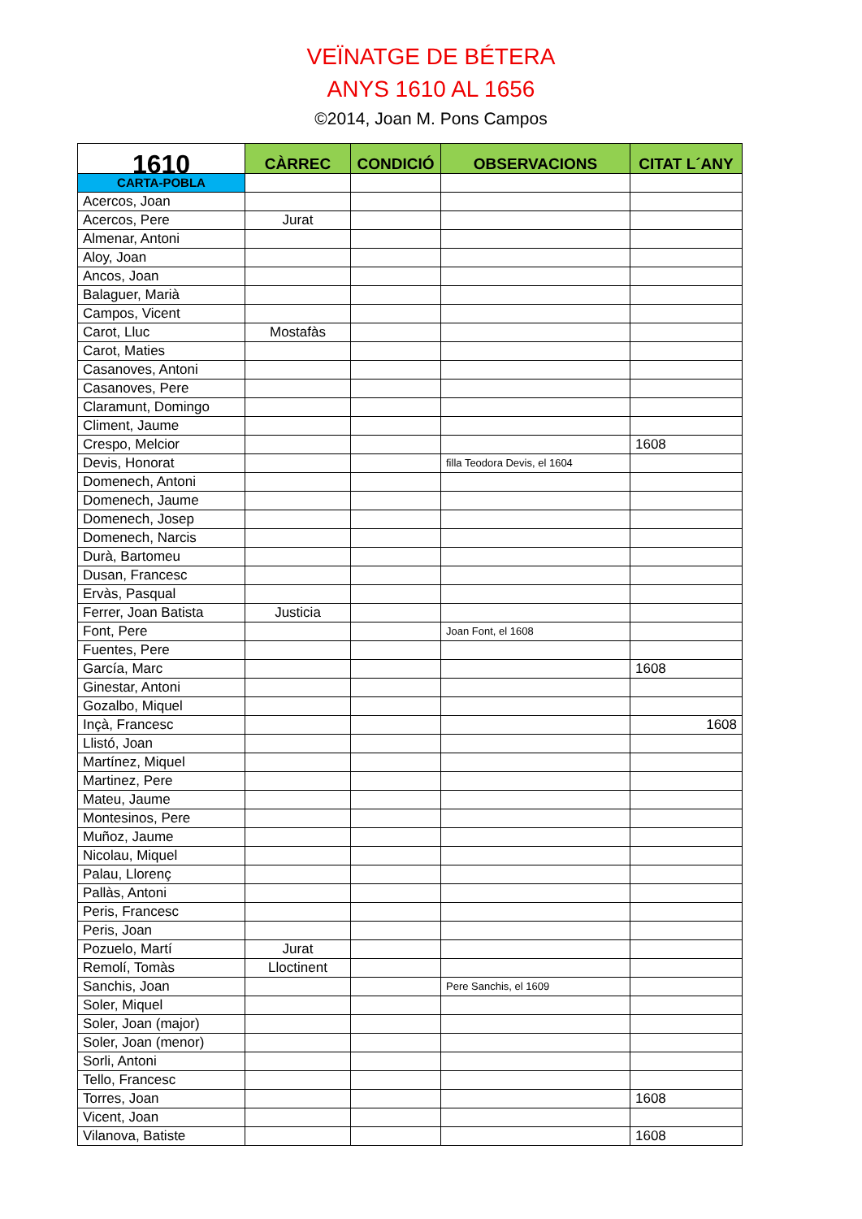VEÏNATGE DE BÉTERA
ANYS 1610 AL 1656
©2014, Joan M. Pons Campos
| 1610 | CÀRREC | CONDICIÓ | OBSERVACIONS | CITAT L´ANY |
| --- | --- | --- | --- | --- |
| CARTA-POBLA | | | | |
| Acercos, Joan | | | | |
| Acercos, Pere | Jurat | | | |
| Almenar, Antoni | | | | |
| Aloy, Joan | | | | |
| Ancos, Joan | | | | |
| Balaguer, Marià | | | | |
| Campos, Vicent | | | | |
| Carot, Lluc | Mostafàs | | | |
| Carot, Maties | | | | |
| Casanoves, Antoni | | | | |
| Casanoves, Pere | | | | |
| Claramunt, Domingo | | | | |
| Climent, Jaume | | | | |
| Crespo, Melcior | | | | 1608 |
| Devis, Honorat | | | filla Teodora Devis, el 1604 | |
| Domenech, Antoni | | | | |
| Domenech, Jaume | | | | |
| Domenech, Josep | | | | |
| Domenech, Narcis | | | | |
| Durà, Bartomeu | | | | |
| Dusan, Francesc | | | | |
| Ervàs, Pasqual | | | | |
| Ferrer, Joan Batista | Justicia | | | |
| Font, Pere | | | Joan Font, el 1608 | |
| Fuentes, Pere | | | | |
| García, Marc | | | | 1608 |
| Ginestar, Antoni | | | | |
| Gozalbo, Miquel | | | | |
| Inçà, Francesc | | | | 1608 |
| Llistó, Joan | | | | |
| Martínez, Miquel | | | | |
| Martinez, Pere | | | | |
| Mateu, Jaume | | | | |
| Montesinos, Pere | | | | |
| Muñoz, Jaume | | | | |
| Nicolau, Miquel | | | | |
| Palau, Llorenç | | | | |
| Pallàs, Antoni | | | | |
| Peris, Francesc | | | | |
| Peris, Joan | | | | |
| Pozuelo, Martí | Jurat | | | |
| Remolí, Tomàs | Lloctinent | | | |
| Sanchis, Joan | | | Pere Sanchis, el 1609 | |
| Soler, Miquel | | | | |
| Soler, Joan (major) | | | | |
| Soler, Joan (menor) | | | | |
| Sorli, Antoni | | | | |
| Tello, Francesc | | | | |
| Torres, Joan | | | | 1608 |
| Vicent, Joan | | | | |
| Vilanova, Batiste | | | | 1608 |